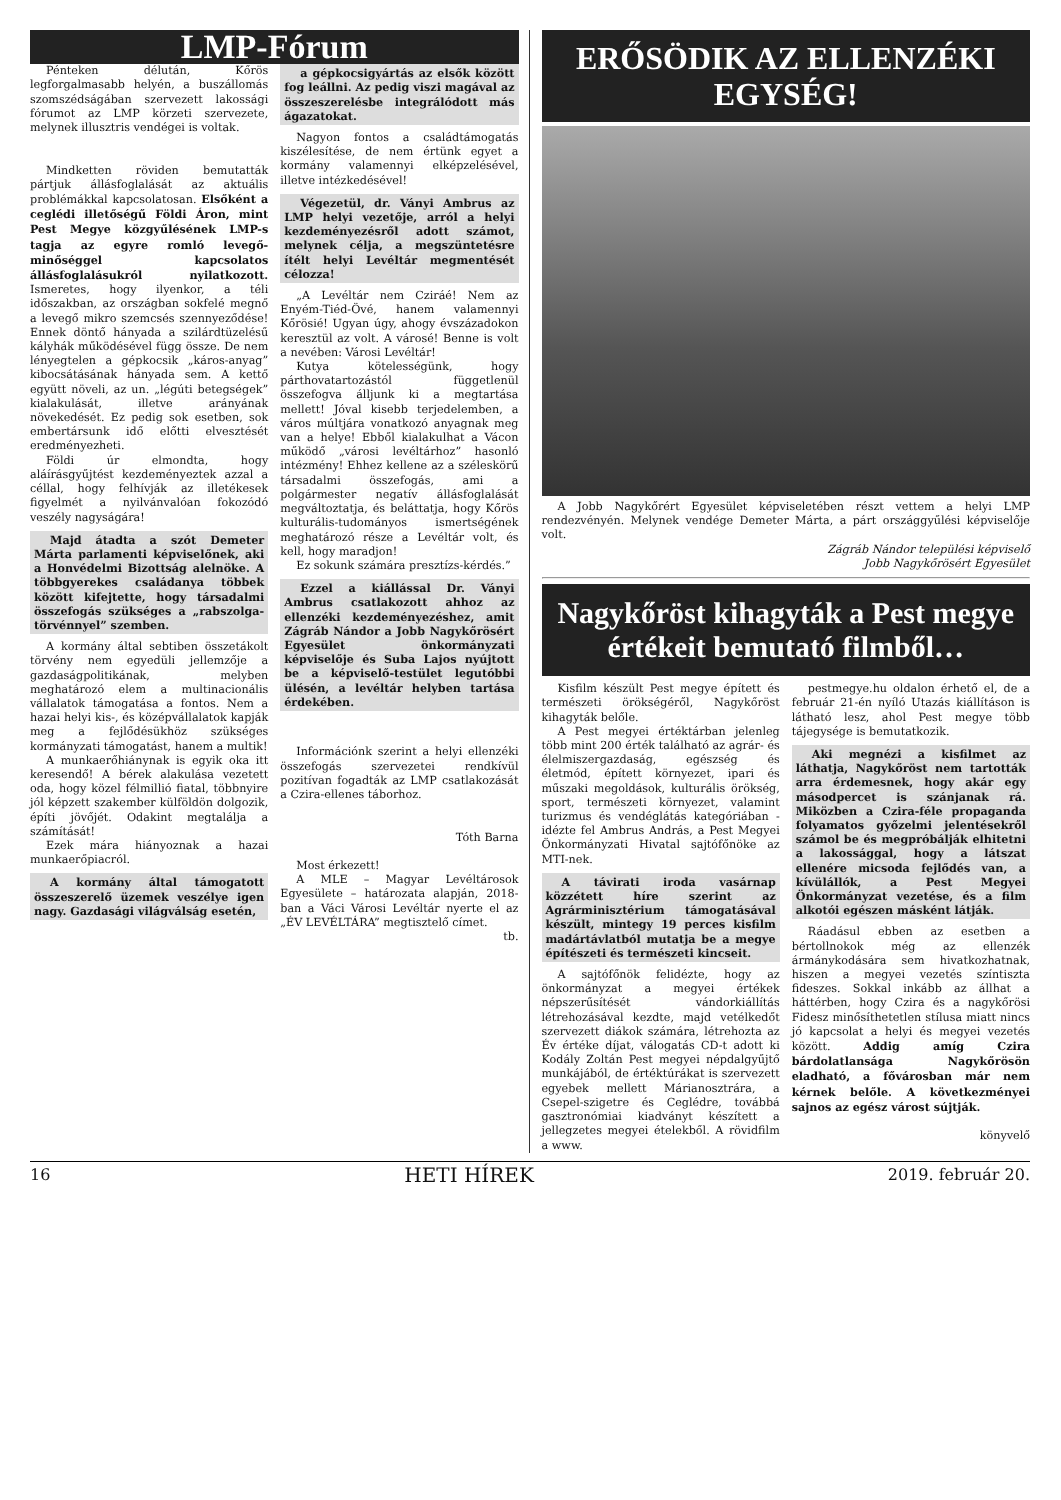LMP-Fórum
Pénteken délután, Kőrös legforgalmasabb helyén, a buszállomás szomszédságában szervezett lakossági fórumot az LMP körzeti szervezete, melynek illusztris vendégei is voltak.
Mindketten röviden bemutatták pártjuk állásfoglalását az aktuális problémákkal kapcsolatosan. Elsőként a ceglédi illetőségű Földi Áron, mint Pest Megye közgyűlésének LMP-s tagja az egyre romló levegő-minőséggel kapcsolatos állásfoglalásukról nyilatkozott. Ismeretes, hogy ilyenkor, a téli időszakban, az országban sokfelé megnő a levegő mikro szemcsés szennyeződése! Ennek döntő hányada a szilárdtüzelésű kályhák működésével függ össze. De nem lényegtelen a gépkocsik „káros-anyag” kibocsátásának hányada sem. A kettő együtt növeli, az un. „légúti betegségek” kialakulását, illetve arányának növekedését. Ez pedig sok esetben, sok embertársunk idő előtti elvesztését eredményezheti.
Földi úr elmondta, hogy aláírásgyűjtést kezdeményeztek azzal a céllal, hogy felhívják az illetékesek figyelmét a nyilvánvalóan fokozódó veszély nagyságára!
Majd átadta a szót Demeter Márta parlamenti képviselőnek, aki a Honvédelmi Bizottság alelnöke. A többgyerekes családanya többek között kifejtette, hogy társadalmi összefogás szükséges a „rabszolga-törvénnyel” szemben.
A kormány által sebtiben összetákolt törvény nem egyedüli jellemzője a gazdaságpolitikának, melyben meghatározó elem a multinacionális vállalatok támogatása a fontos. Nem a hazai helyi kis-, és középvállalatok kapják meg a fejlődésükhöz szükséges kormányzati támogatást, hanem a multik!
A munkaerőhiánynak is egyik oka itt keresendő! A bérek alakulása vezetett oda, hogy közel félmillió fiatal, többnyire jól képzett szakember külföldön dolgozik, építi jövőjét. Odakint megtalálja a számítását!
Ezek mára hiányoznak a hazai munkaerőpiacról.
A kormány által támogatott összeszerelő üzemek veszélye igen nagy. Gazdasági világválság esetén,
a gépkocsigyártás az elsők között fog leállni. Az pedig viszi magával az összeszerelésbe integrálódott más ágazatokat.
Nagyon fontos a családtámogatás kiszélesítése, de nem értünk egyet a kormány valamennyi elképzelésével, illetve intézkedésével!
Végezetül, dr. Ványi Ambrus az LMP helyi vezetője, arról a helyi kezdeményezésről adott számot, melynek célja, a megszüntetésre ítélt helyi Levéltár megmentését célozza!
„A Levéltár nem Cziráé! Nem az Enyém-Tiéd-Övé, hanem valamennyi Kőrösié! Ugyan úgy, ahogy évszázadokon keresztül az volt. A városé! Benne is volt a nevében: Városi Levéltár!
Kutya kötelességünk, hogy párthovatartozástól függetlenül összefogva álljunk ki a megtartása mellett! Jóval kisebb terjedelemben, a város múltjára vonatkozó anyagnak meg van a helye! Ebből kialakulhat a Vácon működő „városi levéltárhoz” hasonló intézmény! Ehhez kellene az a széleskörű társadalmi összefogás, ami a polgármester negatív állásfoglalását megváltoztatja, és beláttatja, hogy Kőrös kulturális-tudományos ismertségének meghatározó része a Levéltár volt, és kell, hogy maradjon!
Ez sokunk számára presztízs-kérdés.”
Ezzel a kiállással Dr. Ványi Ambrus csatlakozott ahhoz az ellenzéki kezdeményezéshez, amit Zágráb Nándor a Jobb Nagykőrösért Egyesület önkormányzati képviselője és Suba Lajos nyújtott be a képviselő-testület legutóbbi ülésén, a levéltár helyben tartása érdekében.
Információnk szerint a helyi ellenzéki összefogás szervezetei rendkívül pozitívan fogadták az LMP csatlakozását a Czira-ellenes táborhoz.
Tóth Barna
Most érkezett!
A MLE – Magyar Levéltárosok Egyesülete – határozata alapján, 2018-ban a Váci Városi Levéltár nyerte el az „ÉV LEVÉLTÁRA” megtisztelő címet.
tb.
ERŐSÖDIK AZ ELLENZÉKI EGYSÉG!
A Jobb Nagykőrért Egyesület képviseletében részt vettem a helyi LMP rendezvényén. Melynek vendége Demeter Márta, a párt országgyűlési képviselője volt.
Zágráb Nándor települési képviselő
Jobb Nagykőrösért Egyesület
Nagykőröst kihagyták a Pest megye értékeit bemutató filmből…
Kisfilm készült Pest megye épített és természeti örökségéről, Nagykőröst kihagyták belőle.
A Pest megyei értéktárban jelenleg több mint 200 érték található az agrár- és élelmiszergazdaság, egészség és életmód, épített környezet, ipari és műszaki megoldások, kulturális örökség, sport, természeti környezet, valamint turizmus és vendéglátás kategóriában - idézte fel Ambrus András, a Pest Megyei Önkormányzati Hivatal sajtófőnöke az MTI-nek.
A távirati iroda vasárnap közzétett híre szerint az Agrárminisztérium támogatásával készült, mintegy 19 perces kisfilm madártávlatból mutatja be a megye építészeti és természeti kincseit.
A sajtófőnök felidézte, hogy az önkormányzat a megyei értékek népszerűsítését vándorkiállítás létrehozásával kezdte, majd vetélkedőt szervezett diákok számára, létrehozta az Év értéke díjat, válogatás CD-t adott ki Kodály Zoltán Pest megyei népdalgyűjtő munkájából, de értéktúrákat is szervezett egyebek mellett Márianosztrára, a Csepel-szigetre és Ceglédre, továbbá gasztronómiai kiadványt készített a jellegzetes megyei ételekből. A rövidfilm a www.
pestmegye.hu oldalon érhető el, de a február 21-én nyíló Utazás kiállításon is látható lesz, ahol Pest megye több tájegysége is bemutatkozik.
Aki megnézi a kisfilmet az láthatja, Nagykőröst nem tartották arra érdemesnek, hogy akár egy másodpercet is szánjanak rá. Miközben a Czira-féle propaganda folyamatos győzelmi jelentésekről számol be és megpróbálják elhitetni a lakossággal, hogy a látszat ellenére micsoda fejlődés van, a kívülállók, a Pest Megyei Önkormányzat vezetése, és a film alkotói egészen másként látják.
Ráadásul ebben az esetben a bértollnokok még az ellenzék ármánykodására sem hivatkozhatnak, hiszen a megyei vezetés színtiszta fideszes. Sokkal inkább az állhat a háttérben, hogy Czira és a nagykőrösi Fidesz minősíthetetlen stílusa miatt nincs jó kapcsolat a helyi és megyei vezetés között. Addig amíg Czira bárdolatlansága Nagykőrösön eladható, a fővárosban már nem kérnek belőle. A következményei sajnos az egész várost sújtják.
könyvelő
16 HETI HÍREK 2019. február 20.